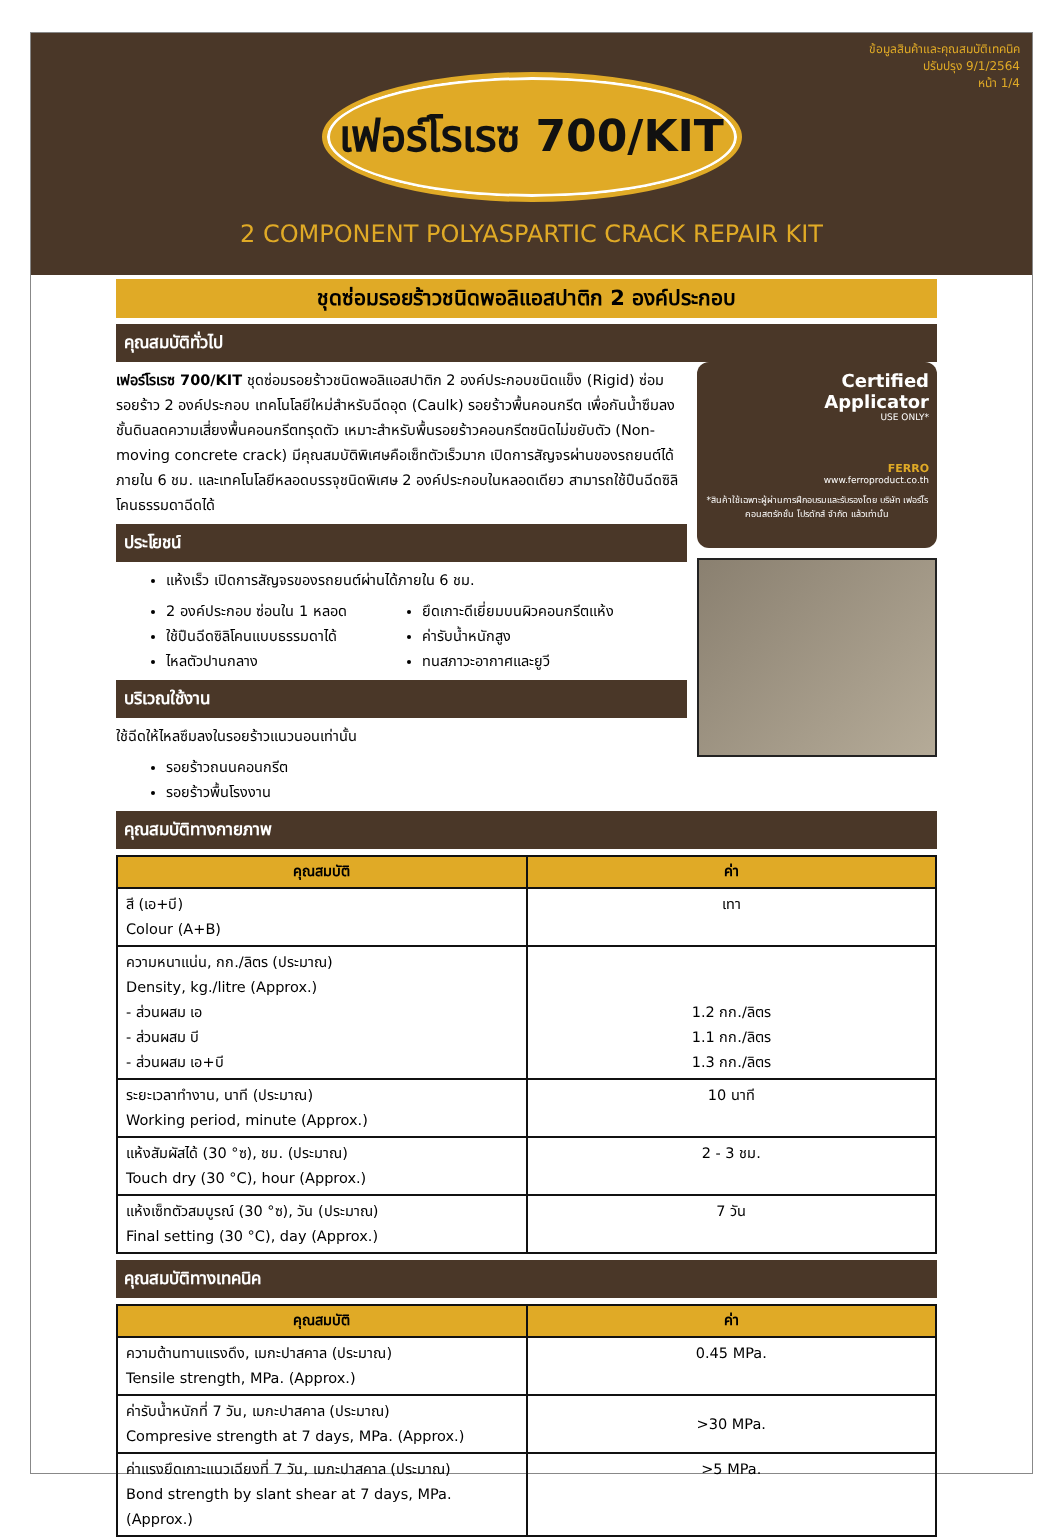ข้อมูลสินค้าและคุณสมบัติเทคนิค
ปรับปรุง 9/1/2564
หน้า 1/4
เฟอร์โรเรซ 700/KIT
2 COMPONENT POLYASPARTIC CRACK REPAIR KIT
ชุดซ่อมรอยร้าวชนิดพอลิแอสปาติก 2 องค์ประกอบ
คุณสมบัติทั่วไป
เฟอร์โรเรซ 700/KIT ชุดซ่อมรอยร้าวชนิดพอลิแอสปาติก 2 องค์ประกอบชนิดแข็ง (Rigid) ซ่อมรอยร้าว 2 องค์ประกอบ เทคโนโลยีใหม่สำหรับฉีดอุด (Caulk) รอยร้าวพื้นคอนกรีต เพื่อกันน้ำซึมลงชั้นดินลดความเสี่ยงพื้นคอนกรีตทรุดตัว เหมาะสำหรับพื้นรอยร้าวคอนกรีตชนิดไม่ขยับตัว (Non-moving concrete crack) มีคุณสมบัติพิเศษคือเซ็ทตัวเร็วมาก เปิดการสัญจรผ่านของรถยนต์ได้ภายใน 6 ชม. และเทคโนโลยีหลอดบรรจุชนิดพิเศษ 2 องค์ประกอบในหลอดเดียว สามารถใช้ปืนฉีดซิลิโคนธรรมดาฉีดได้
ประโยชน์
แห้งเร็ว เปิดการสัญจรของรถยนต์ผ่านได้ภายใน 6 ชม.
2 องค์ประกอบ ซ่อนใน 1 หลอด
ใช้ปืนฉีดซิลิโคนแบบธรรมดาได้
ไหลตัวปานกลาง
ยึดเกาะดีเยี่ยมบนผิวคอนกรีตแห้ง
ค่ารับน้ำหนักสูง
ทนสภาวะอากาศและยูวี
บริเวณใช้งาน
ใช้ฉีดให้ไหลซึมลงในรอยร้าวแนวนอนเท่านั้น
รอยร้าวถนนคอนกรีต
รอยร้าวพื้นโรงงาน
Certified
Applicator
USE ONLY*
FERRO
www.ferroproduct.co.th
*สินค้าใช้เฉพาะผู้ผ่านการฝึกอบรมและรับรองโดย บริษัท เฟอร์โร คอนสตรัคชั่น โปรดักส์ จำกัด แล้วเท่านั้น
คุณสมบัติทางกายภาพ
| คุณสมบัติ | ค่า |
| --- | --- |
| สี (เอ+บี) Colour (A+B) | เทา |
| ความหนาแน่น, กก./ลิตร (ประมาณ) Density, kg./litre (Approx.) - ส่วนผสม เอ - ส่วนผสม บี - ส่วนผสม เอ+บี | 1.2 กก./ลิตร 1.1 กก./ลิตร 1.3 กก./ลิตร |
| ระยะเวลาทำงาน, นาที (ประมาณ) Working period, minute (Approx.) | 10 นาที |
| แห้งสัมผัสได้ (30 °ซ), ชม. (ประมาณ) Touch dry (30 °C), hour (Approx.) | 2 - 3 ชม. |
| แห้งเซ็ทตัวสมบูรณ์ (30 °ซ), วัน (ประมาณ) Final setting (30 °C), day (Approx.) | 7 วัน |
คุณสมบัติทางเทคนิค
| คุณสมบัติ | ค่า |
| --- | --- |
| ความต้านทานแรงดึง, เมกะปาสคาล (ประมาณ) Tensile strength, MPa. (Approx.) | 0.45 MPa. |
| ค่ารับน้ำหนักที่ 7 วัน, เมกะปาสคาล (ประมาณ) Compresive strength at 7 days, MPa. (Approx.) | >30 MPa. |
| ค่าแรงยึดเกาะแนวเฉียงที่ 7 วัน, เมกะปาสคาล (ประมาณ) Bond strength by slant shear at 7 days, MPa. (Approx.) | >5 MPa. |